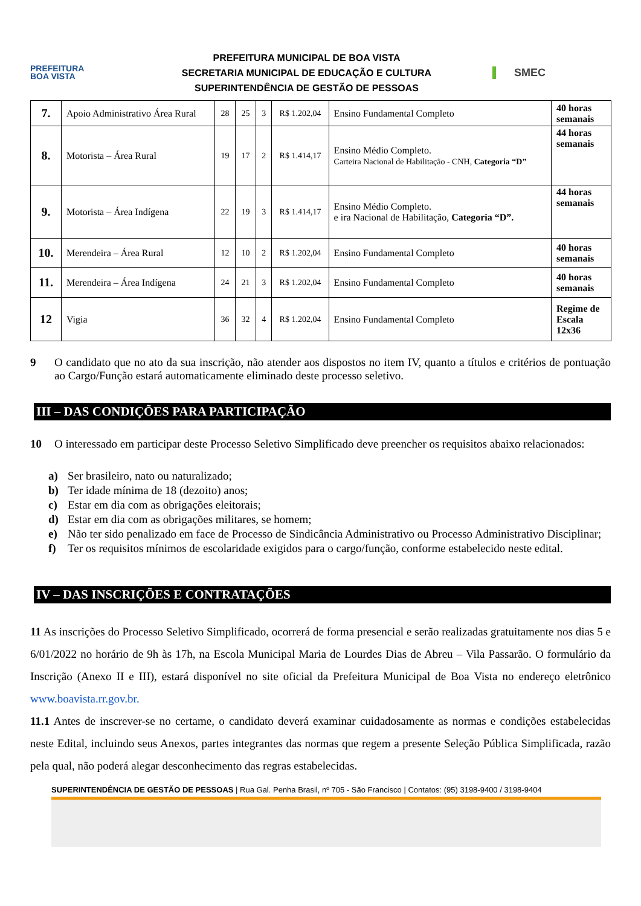PREFEITURA
BOA VISTA
PREFEITURA MUNICIPAL DE BOA VISTA
SECRETARIA MUNICIPAL DE EDUCAÇÃO E CULTURA
SUPERINTENDÊNCIA DE GESTÃO DE PESSOAS
SMEC
| 7. | Apoio Administrativo Área Rural | 28 | 25 | 3 | R$ 1.202,04 | Ensino Fundamental Completo | 40 horas semanais |
| 8. | Motorista – Área Rural | 19 | 17 | 2 | R$ 1.414,17 | Ensino Médio Completo. Carteira Nacional de Habilitação - CNH, Categoria “D” | 44 horas semanais |
| 9. | Motorista – Área Indígena | 22 | 19 | 3 | R$ 1.414,17 | Ensino Médio Completo. e ira Nacional de Habilitação, Categoria “D”. | 44 horas semanais |
| 10. | Merendeira – Área Rural | 12 | 10 | 2 | R$ 1.202,04 | Ensino Fundamental Completo | 40 horas semanais |
| 11. | Merendeira – Área Indígena | 24 | 21 | 3 | R$ 1.202,04 | Ensino Fundamental Completo | 40 horas semanais |
| 12 | Vigia | 36 | 32 | 4 | R$ 1.202,04 | Ensino Fundamental Completo | Regime de Escala 12x36 |
9 O candidato que no ato da sua inscrição, não atender aos dispostos no item IV, quanto a títulos e critérios de pontuação ao Cargo/Função estará automaticamente eliminado deste processo seletivo.
III – DAS CONDIÇÕES PARA PARTICIPAÇÃO
10 O interessado em participar deste Processo Seletivo Simplificado deve preencher os requisitos abaixo relacionados:
a) Ser brasileiro, nato ou naturalizado;
b) Ter idade mínima de 18 (dezoito) anos;
c) Estar em dia com as obrigações eleitorais;
d) Estar em dia com as obrigações militares, se homem;
e) Não ter sido penalizado em face de Processo de Sindicância Administrativo ou Processo Administrativo Disciplinar;
f) Ter os requisitos mínimos de escolaridade exigidos para o cargo/função, conforme estabelecido neste edital.
IV – DAS INSCRIÇÕES E CONTRATAÇÕES
11 As inscrições do Processo Seletivo Simplificado, ocorrerá de forma presencial e serão realizadas gratuitamente nos dias 5 e 6/01/2022 no horário de 9h às 17h, na Escola Municipal Maria de Lourdes Dias de Abreu – Vila Passarão. O formulário da Inscrição (Anexo II e III), estará disponível no site oficial da Prefeitura Municipal de Boa Vista no endereço eletrônico www.boavista.rr.gov.br.
11.1 Antes de inscrever-se no certame, o candidato deverá examinar cuidadosamente as normas e condições estabelecidas neste Edital, incluindo seus Anexos, partes integrantes das normas que regem a presente Seleção Pública Simplificada, razão pela qual, não poderá alegar desconhecimento das regras estabelecidas.
SUPERINTENDÊNCIA DE GESTÃO DE PESSOAS | Rua Gal. Penha Brasil, nº 705 - São Francisco | Contatos: (95) 3198-9400 / 3198-9404